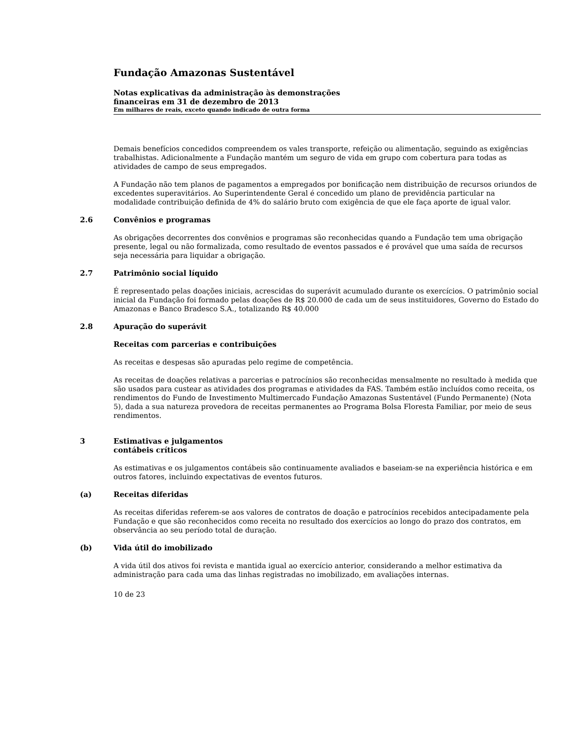Fundação Amazonas Sustentável
Notas explicativas da administração às demonstrações
financeiras em 31 de dezembro de 2013
Em milhares de reais, exceto quando indicado de outra forma
Demais benefícios concedidos compreendem os vales transporte, refeição ou alimentação, seguindo as exigências trabalhistas. Adicionalmente a Fundação mantém um seguro de vida em grupo com cobertura para todas as atividades de campo de seus empregados.
A Fundação não tem planos de pagamentos a empregados por bonificação nem distribuição de recursos oriundos de excedentes superavitários. Ao Superintendente Geral é concedido um plano de previdência particular na modalidade contribuição definida de 4% do salário bruto com exigência de que ele faça aporte de igual valor.
2.6 Convênios e programas
As obrigações decorrentes dos convênios e programas são reconhecidas quando a Fundação tem uma obrigação presente, legal ou não formalizada, como resultado de eventos passados e é provável que uma saída de recursos seja necessária para liquidar a obrigação.
2.7 Patrimônio social líquido
É representado pelas doações iniciais, acrescidas do superávit acumulado durante os exercícios. O patrimônio social inicial da Fundação foi formado pelas doações de R$ 20.000 de cada um de seus instituidores, Governo do Estado do Amazonas e Banco Bradesco S.A., totalizando R$ 40.000
2.8 Apuração do superávit
Receitas com parcerias e contribuições
As receitas e despesas são apuradas pelo regime de competência.
As receitas de doações relativas a parcerias e patrocínios são reconhecidas mensalmente no resultado à medida que são usados para custear as atividades dos programas e atividades da FAS. Também estão incluídos como receita, os rendimentos do Fundo de Investimento Multimercado Fundação Amazonas Sustentável (Fundo Permanente) (Nota 5), dada a sua natureza provedora de receitas permanentes ao Programa Bolsa Floresta Familiar, por meio de seus rendimentos.
3 Estimativas e julgamentos
contábeis críticos
As estimativas e os julgamentos contábeis são continuamente avaliados e baseiam-se na experiência histórica e em outros fatores, incluindo expectativas de eventos futuros.
(a) Receitas diferidas
As receitas diferidas referem-se aos valores de contratos de doação e patrocínios recebidos antecipadamente pela Fundação e que são reconhecidos como receita no resultado dos exercícios ao longo do prazo dos contratos, em observância ao seu período total de duração.
(b) Vida útil do imobilizado
A vida útil dos ativos foi revista e mantida igual ao exercício anterior, considerando a melhor estimativa da administração para cada uma das linhas registradas no imobilizado, em avaliações internas.
10 de 23